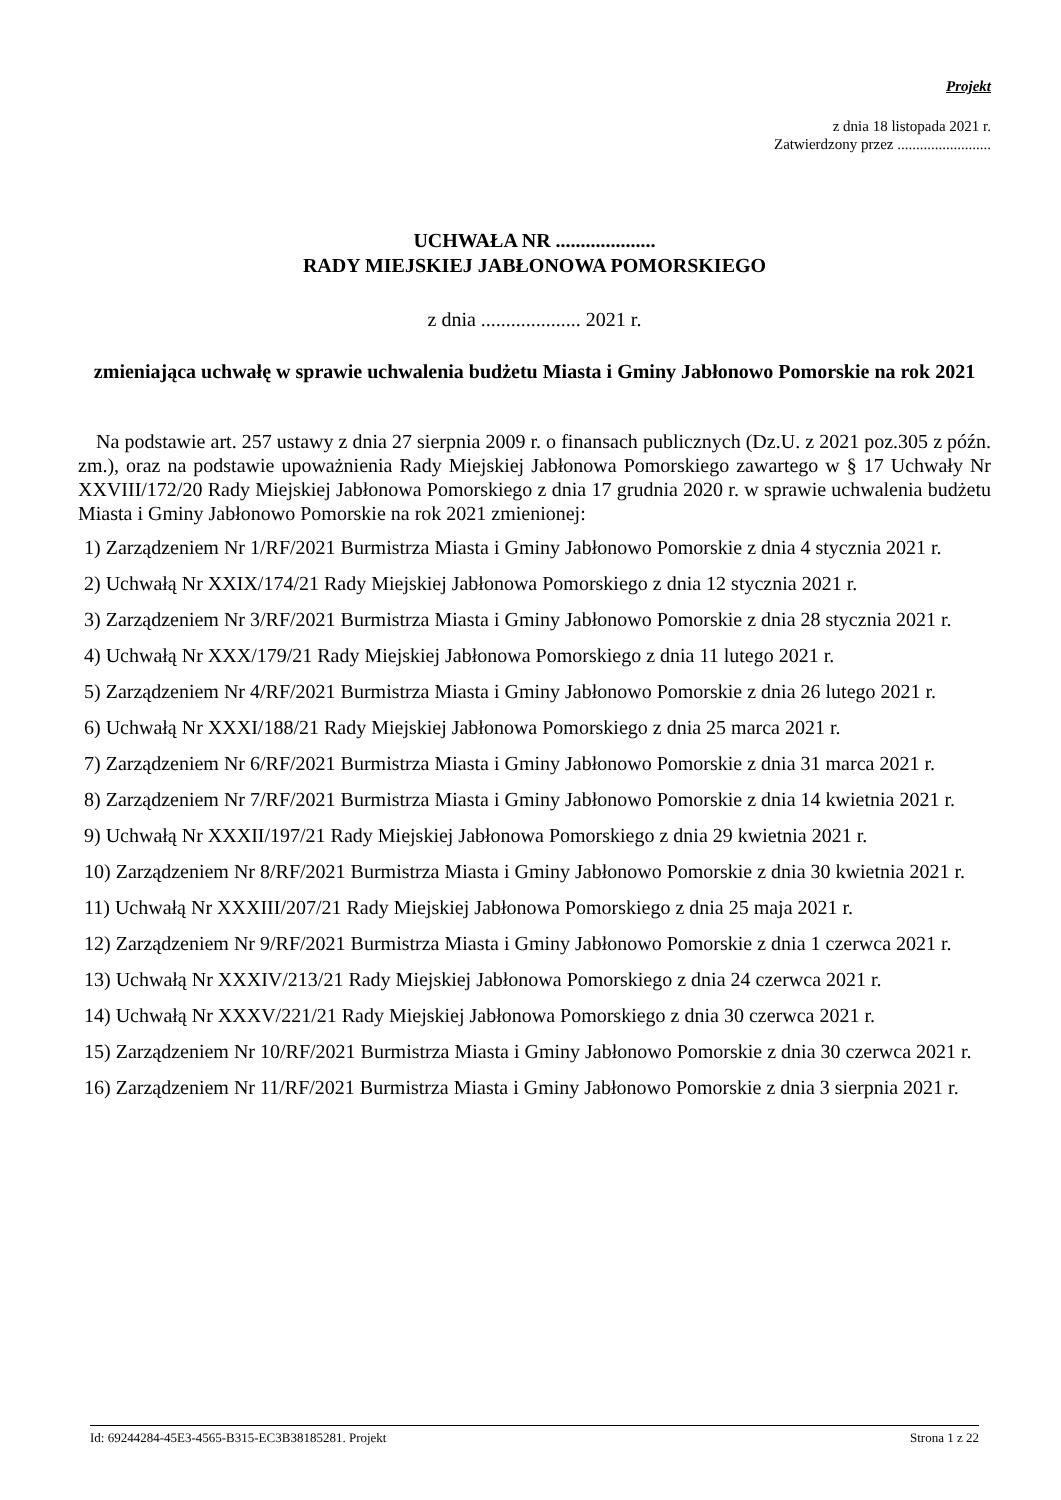Projekt
z dnia 18 listopada 2021 r.
Zatwierdzony przez .........................
UCHWAŁA NR ....................
RADY MIEJSKIEJ JABŁONOWA POMORSKIEGO
z dnia .................... 2021 r.
zmieniająca uchwałę w sprawie uchwalenia budżetu Miasta i Gminy Jabłonowo Pomorskie na rok 2021
Na podstawie art. 257 ustawy z dnia 27 sierpnia 2009 r. o finansach publicznych (Dz.U. z 2021 poz.305 z późn. zm.), oraz na podstawie upoważnienia Rady Miejskiej Jabłonowa Pomorskiego zawartego w § 17 Uchwały Nr XXVIII/172/20 Rady Miejskiej Jabłonowa Pomorskiego z dnia 17 grudnia 2020 r. w sprawie uchwalenia budżetu Miasta i Gminy Jabłonowo Pomorskie na rok 2021 zmienionej:
1) Zarządzeniem Nr 1/RF/2021 Burmistrza Miasta i Gminy Jabłonowo Pomorskie z dnia 4 stycznia 2021 r.
2) Uchwałą Nr XXIX/174/21 Rady Miejskiej Jabłonowa Pomorskiego z dnia 12 stycznia 2021 r.
3) Zarządzeniem Nr 3/RF/2021 Burmistrza Miasta i Gminy Jabłonowo Pomorskie z dnia 28 stycznia 2021 r.
4) Uchwałą Nr XXX/179/21 Rady Miejskiej Jabłonowa Pomorskiego z dnia 11 lutego 2021 r.
5) Zarządzeniem Nr 4/RF/2021 Burmistrza Miasta i Gminy Jabłonowo Pomorskie z dnia 26 lutego 2021 r.
6) Uchwałą Nr XXXI/188/21 Rady Miejskiej Jabłonowa Pomorskiego z dnia 25 marca 2021 r.
7) Zarządzeniem Nr 6/RF/2021 Burmistrza Miasta i Gminy Jabłonowo Pomorskie z dnia 31 marca 2021 r.
8) Zarządzeniem Nr 7/RF/2021 Burmistrza Miasta i Gminy Jabłonowo Pomorskie z dnia 14 kwietnia 2021 r.
9) Uchwałą Nr XXXII/197/21 Rady Miejskiej Jabłonowa Pomorskiego z dnia 29 kwietnia 2021 r.
10) Zarządzeniem Nr 8/RF/2021 Burmistrza Miasta i Gminy Jabłonowo Pomorskie z dnia 30 kwietnia 2021 r.
11) Uchwałą Nr XXXIII/207/21 Rady Miejskiej Jabłonowa Pomorskiego z dnia 25 maja 2021 r.
12) Zarządzeniem Nr 9/RF/2021 Burmistrza Miasta i Gminy Jabłonowo Pomorskie z dnia 1 czerwca 2021 r.
13) Uchwałą Nr XXXIV/213/21 Rady Miejskiej Jabłonowa Pomorskiego z dnia 24 czerwca 2021 r.
14) Uchwałą Nr XXXV/221/21 Rady Miejskiej Jabłonowa Pomorskiego z dnia 30 czerwca 2021 r.
15) Zarządzeniem Nr 10/RF/2021 Burmistrza Miasta i Gminy Jabłonowo Pomorskie z dnia 30 czerwca 2021 r.
16) Zarządzeniem Nr 11/RF/2021 Burmistrza Miasta i Gminy Jabłonowo Pomorskie z dnia 3 sierpnia 2021 r.
Id: 69244284-45E3-4565-B315-EC3B38185281. Projekt Strona 1 z 22